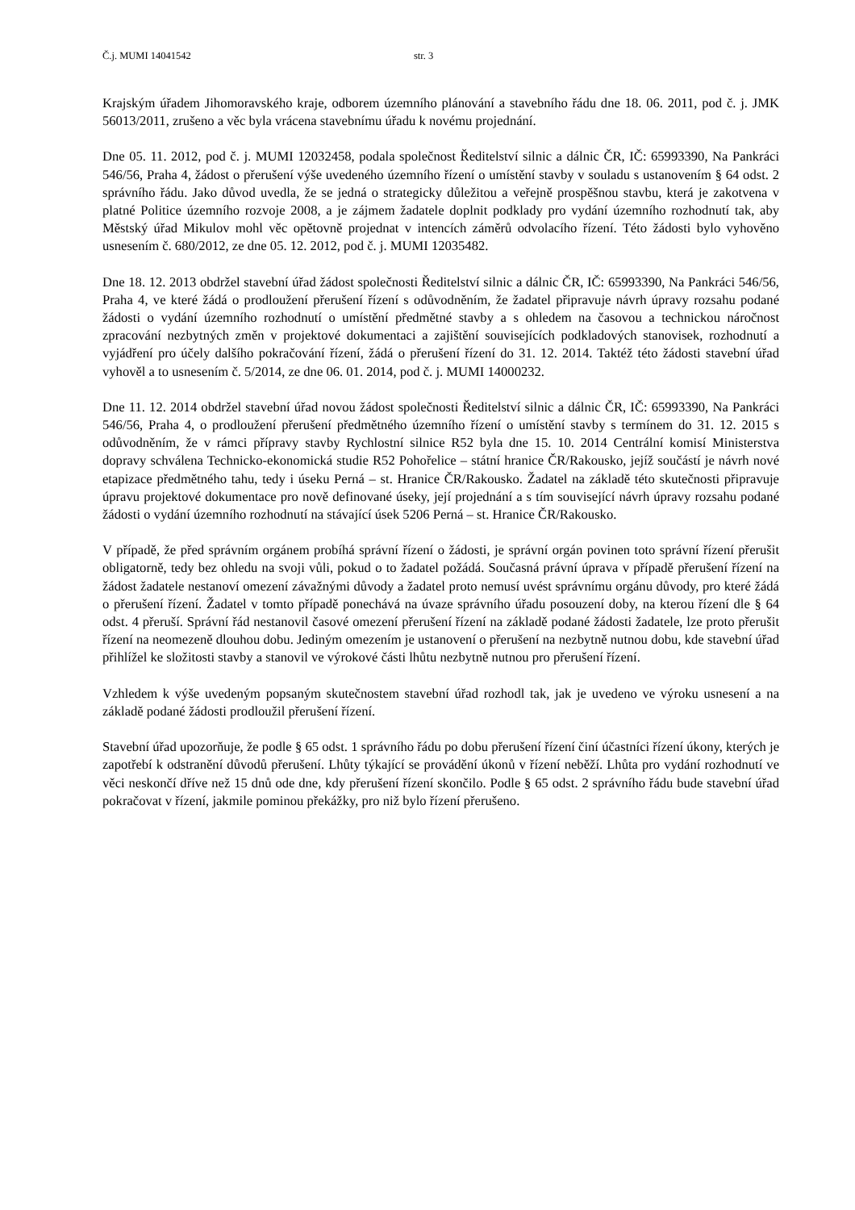Č.j. MUMI 14041542 str. 3
Krajským úřadem Jihomoravského kraje, odborem územního plánování a stavebního řádu dne 18. 06. 2011, pod č. j. JMK 56013/2011, zrušeno a věc byla vrácena stavebnímu úřadu k novému projednání.
Dne 05. 11. 2012, pod č. j. MUMI 12032458, podala společnost Ředitelství silnic a dálnic ČR, IČ: 65993390, Na Pankráci 546/56, Praha 4, žádost o přerušení výše uvedeného územního řízení o umístění stavby v souladu s ustanovením § 64 odst. 2 správního řádu. Jako důvod uvedla, že se jedná o strategicky důležitou a veřejně prospěšnou stavbu, která je zakotvena v platné Politice územního rozvoje 2008, a je zájmem žadatele doplnit podklady pro vydání územního rozhodnutí tak, aby Městský úřad Mikulov mohl věc opětovně projednat v intencích záměrů odvolacího řízení. Této žádosti bylo vyhověno usnesením č. 680/2012, ze dne 05. 12. 2012, pod č. j. MUMI 12035482.
Dne 18. 12. 2013 obdržel stavební úřad žádost společnosti Ředitelství silnic a dálnic ČR, IČ: 65993390, Na Pankráci 546/56, Praha 4, ve které žádá o prodloužení přerušení řízení s odůvodněním, že žadatel připravuje návrh úpravy rozsahu podané žádosti o vydání územního rozhodnutí o umístění předmětné stavby a s ohledem na časovou a technickou náročnost zpracování nezbytných změn v projektové dokumentaci a zajištění souvisejících podkladových stanovisek, rozhodnutí a vyjádření pro účely dalšího pokračování řízení, žádá o přerušení řízení do 31. 12. 2014. Taktéž této žádosti stavební úřad vyhověl a to usnesením č. 5/2014, ze dne 06. 01. 2014, pod č. j. MUMI 14000232.
Dne 11. 12. 2014 obdržel stavební úřad novou žádost společnosti Ředitelství silnic a dálnic ČR, IČ: 65993390, Na Pankráci 546/56, Praha 4, o prodloužení přerušení předmětného územního řízení o umístění stavby s termínem do 31. 12. 2015 s odůvodněním, že v rámci přípravy stavby Rychlostní silnice R52 byla dne 15. 10. 2014 Centrální komisí Ministerstva dopravy schválena Technicko-ekonomická studie R52 Pohořelice – státní hranice ČR/Rakousko, jejíž součástí je návrh nové etapizace předmětného tahu, tedy i úseku Perná – st. Hranice ČR/Rakousko. Žadatel na základě této skutečnosti připravuje úpravu projektové dokumentace pro nově definované úseky, její projednání a s tím související návrh úpravy rozsahu podané žádosti o vydání územního rozhodnutí na stávající úsek 5206 Perná – st. Hranice ČR/Rakousko.
V případě, že před správním orgánem probíhá správní řízení o žádosti, je správní orgán povinen toto správní řízení přerušit obligatorně, tedy bez ohledu na svoji vůli, pokud o to žadatel požádá. Současná právní úprava v případě přerušení řízení na žádost žadatele nestanoví omezení závažnými důvody a žadatel proto nemusí uvést správnímu orgánu důvody, pro které žádá o přerušení řízení. Žadatel v tomto případě ponechává na úvaze správního úřadu posouzení doby, na kterou řízení dle § 64 odst. 4 přeruší. Správní řád nestanovil časové omezení přerušení řízení na základě podané žádosti žadatele, lze proto přerušit řízení na neomezeně dlouhou dobu. Jediným omezením je ustanovení o přerušení na nezbytně nutnou dobu, kde stavební úřad přihlížel ke složitosti stavby a stanovil ve výrokové části lhůtu nezbytně nutnou pro přerušení řízení.
Vzhledem k výše uvedeným popsaným skutečnostem stavební úřad rozhodl tak, jak je uvedeno ve výroku usnesení a na základě podané žádosti prodloužil přerušení řízení.
Stavební úřad upozorňuje, že podle § 65 odst. 1 správního řádu po dobu přerušení řízení činí účastníci řízení úkony, kterých je zapotřebí k odstranění důvodů přerušení. Lhůty týkající se provádění úkonů v řízení neběží. Lhůta pro vydání rozhodnutí ve věci neskončí dříve než 15 dnů ode dne, kdy přerušení řízení skončilo. Podle § 65 odst. 2 správního řádu bude stavební úřad pokračovat v řízení, jakmile pominou překážky, pro niž bylo řízení přerušeno.